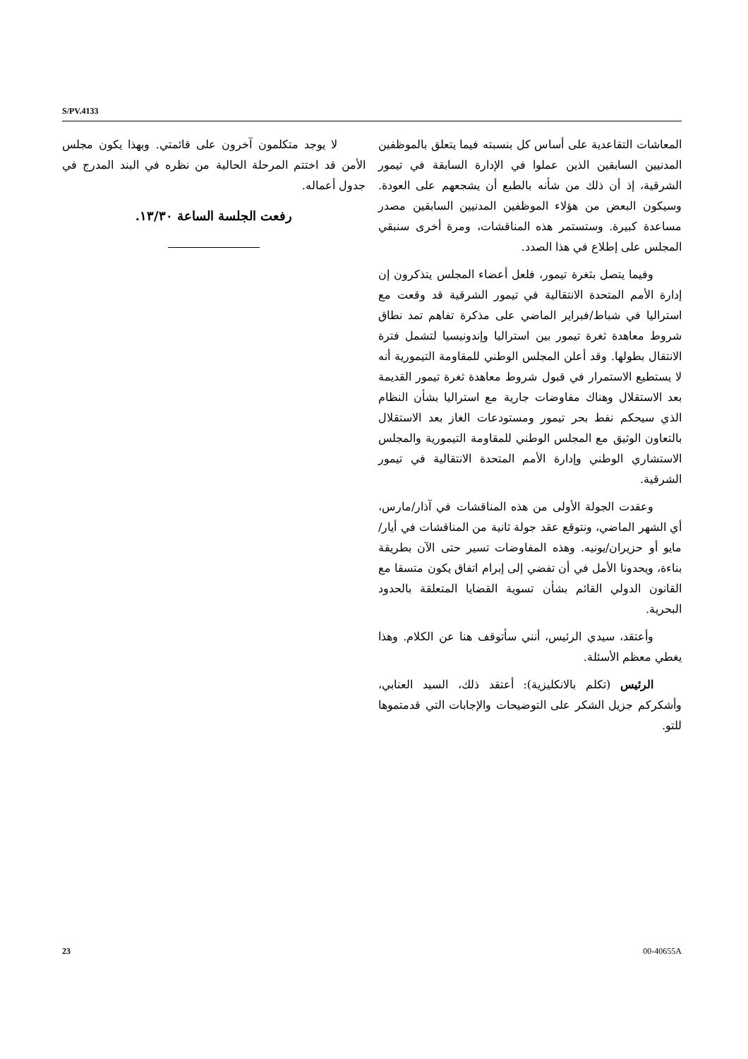S/PV.4133
المعاشات التقاعدية على أساس كل بنسبته فيما يتعلق بالموظفين المدنيين السابقين الذين عملوا في الإدارة السابقة في تيمور الشرقية، إذ أن ذلك من شأنه بالطبع أن يشجعهم على العودة. وسيكون البعض من هؤلاء الموظفين المدنيين السابقين مصدر مساعدة كبيرة. وستستمر هذه المناقشات، ومرة أخرى سنبقي المجلس على إطلاع في هذا الصدد.
وفيما يتصل بثغرة تيمور، فلعل أعضاء المجلس يتذكرون إن إدارة الأمم المتحدة الانتقالية في تيمور الشرقية قد وقعت مع استراليا في شباط/فبراير الماضي على مذكرة تفاهم تمد نطاق شروط معاهدة ثغرة تيمور بين استراليا وإندونيسيا لتشمل فترة الانتقال بطولها. وقد أعلن المجلس الوطني للمقاومة التيمورية أنه لا يستطيع الاستمرار في قبول شروط معاهدة ثغرة تيمور القديمة بعد الاستقلال وهناك مفاوضات جارية مع استراليا بشأن النظام الذي سيحكم نفط بحر تيمور ومستودعات الغاز بعد الاستقلال بالتعاون الوثيق مع المجلس الوطني للمقاومة التيمورية والمجلس الاستشاري الوطني وإدارة الأمم المتحدة الانتقالية في تيمور الشرقية.
وعقدت الجولة الأولى من هذه المناقشات في آذار/مارس، أي الشهر الماضي، ونتوقع عقد جولة ثانية من المناقشات في أيار/مايو أو حزيران/يونيه. وهذه المفاوضات تسير حتى الآن بطريقة بناءة، ويحدونا الأمل في أن تفضي إلى إبرام اتفاق يكون متسقا مع القانون الدولي القائم بشأن تسوية القضايا المتعلقة بالحدود البحرية.
وأعتقد، سيدي الرئيس، أنني سأتوقف هنا عن الكلام. وهذا يغطي معظم الأسئلة.
الرئيس (تكلم بالانكليزية): أعتقد ذلك، السيد العنابي، وأشكركم جزيل الشكر على التوضيحات والإجابات التي قدمتموها للتو.
لا يوجد متكلمون آخرون على قائمتي. وبهذا يكون مجلس الأمن قد اختتم المرحلة الحالية من نظره في البند المدرج في جدول أعماله.
رفعت الجلسة الساعة ١٣/٣٠.
23 00-40655A